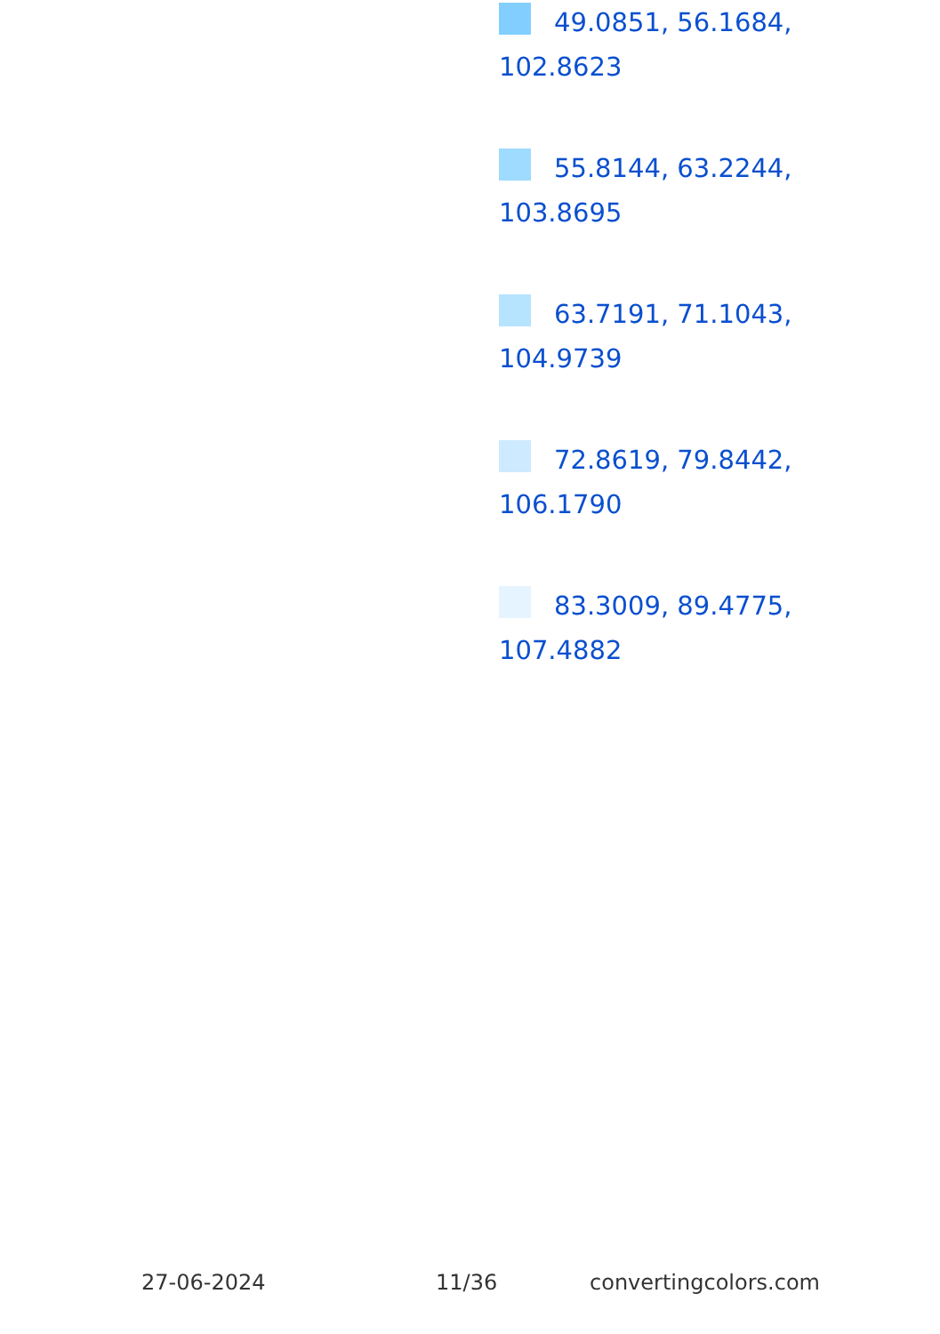49.0851, 56.1684, 102.8623
55.8144, 63.2244, 103.8695
63.7191, 71.1043, 104.9739
72.8619, 79.8442, 106.1790
83.3009, 89.4775, 107.4882
27-06-2024 11/36 convertingcolors.com